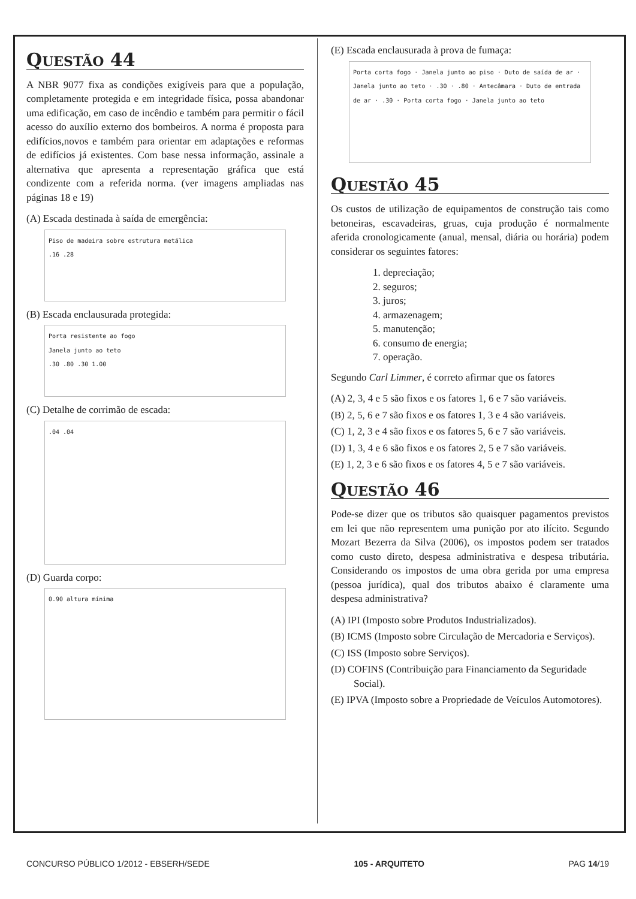QUESTÃO 44
A NBR 9077 fixa as condições exigíveis para que a população, completamente protegida e em integridade física, possa abandonar uma edificação, em caso de incêndio e também para permitir o fácil acesso do auxílio externo dos bombeiros. A norma é proposta para edifícios,novos e também para orientar em adaptações e reformas de edifícios já existentes. Com base nessa informação, assinale a alternativa que apresenta a representação gráfica que está condizente com a referida norma. (ver imagens ampliadas nas páginas 18 e 19)
(A) Escada destinada à saída de emergência:
Piso de madeira sobre estrutura metálica
.16 .28
(B) Escada enclausurada protegida:
Porta resistente ao fogo
Janela junto ao teto
.30 .80 .30 1.00
(C) Detalhe de corrimão de escada:
.04 .04
(D) Guarda corpo:
0.90 altura mínima
(E) Escada enclausurada à prova de fumaça:
Porta corta fogo · Janela junto ao piso · Duto de saída de ar · Janela junto ao teto · .30 · .80 · Antecâmara · Duto de entrada de ar · .30 · Porta corta fogo · Janela junto ao teto
QUESTÃO 45
Os custos de utilização de equipamentos de construção tais como betoneiras, escavadeiras, gruas, cuja produção é normalmente aferida cronologicamente (anual, mensal, diária ou horária) podem considerar os seguintes fatores:
1. depreciação;
2. seguros;
3. juros;
4. armazenagem;
5. manutenção;
6. consumo de energia;
7. operação.
Segundo Carl Limmer, é correto afirmar que os fatores
(A) 2, 3, 4 e 5 são fixos e os fatores 1, 6 e 7 são variáveis.
(B) 2, 5, 6 e 7 são fixos e os fatores 1, 3 e 4 são variáveis.
(C) 1, 2, 3 e 4 são fixos e os fatores 5, 6 e 7 são variáveis.
(D) 1, 3, 4 e 6 são fixos e os fatores 2, 5 e 7 são variáveis.
(E) 1, 2, 3 e 6 são fixos e os fatores 4, 5 e 7 são variáveis.
QUESTÃO 46
Pode-se dizer que os tributos são quaisquer pagamentos previstos em lei que não representem uma punição por ato ilícito. Segundo Mozart Bezerra da Silva (2006), os impostos podem ser tratados como custo direto, despesa administrativa e despesa tributária. Considerando os impostos de uma obra gerida por uma empresa (pessoa jurídica), qual dos tributos abaixo é claramente uma despesa administrativa?
(A) IPI (Imposto sobre Produtos Industrializados).
(B) ICMS (Imposto sobre Circulação de Mercadoria e Serviços).
(C) ISS (Imposto sobre Serviços).
(D) COFINS (Contribuição para Financiamento da Seguridade Social).
(E) IPVA (Imposto sobre a Propriedade de Veículos Automotores).
CONCURSO PÚBLICO 1/2012 - EBSERH/SEDE 105 - ARQUITETO PAG 14/19